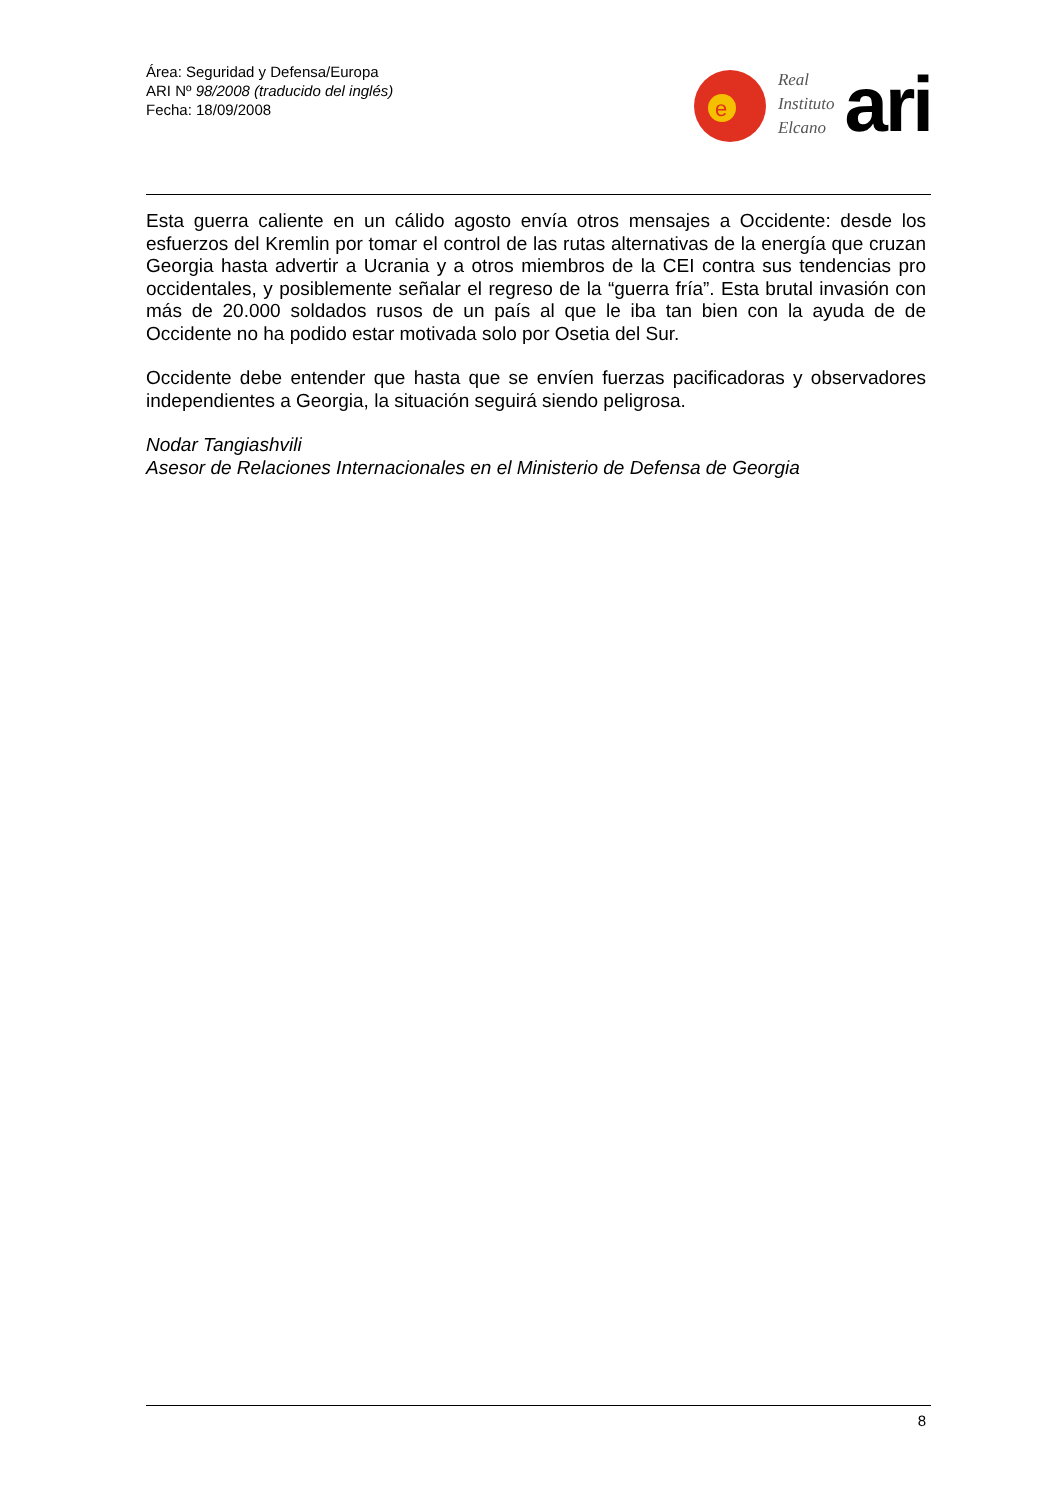Área: Seguridad y Defensa/Europa
ARI Nº 98/2008 (traducido del inglés)
Fecha: 18/09/2008
e
Real
Instituto
Elcano
ari
Esta guerra caliente en un cálido agosto envía otros mensajes a Occidente: desde los esfuerzos del Kremlin por tomar el control de las rutas alternativas de la energía que cruzan Georgia hasta advertir a Ucrania y a otros miembros de la CEI contra sus tendencias pro occidentales, y posiblemente señalar el regreso de la “guerra fría”. Esta brutal invasión con más de 20.000 soldados rusos de un país al que le iba tan bien con la ayuda de de Occidente no ha podido estar motivada solo por Osetia del Sur.
Occidente debe entender que hasta que se envíen fuerzas pacificadoras y observadores independientes a Georgia, la situación seguirá siendo peligrosa.
Nodar Tangiashvili
Asesor de Relaciones Internacionales en el Ministerio de Defensa de Georgia
8